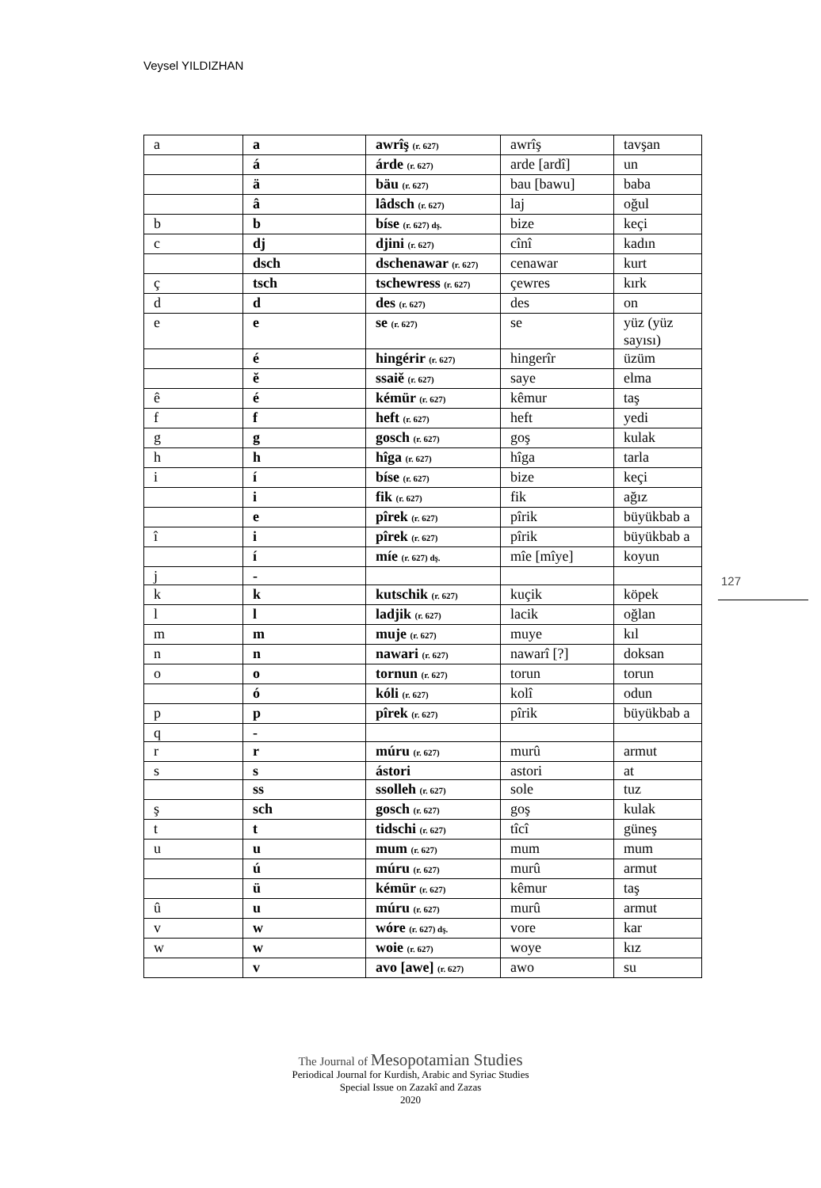Veysel YILDIZHAN
| a | a | awrîş (r. 627) | awrîş | tavşan |
| | á | árde (r. 627) | arde [ardî] | un |
| | ä | bäu (r. 627) | bau [bawu] | baba |
| | â | lâdsch (r. 627) | laj | oğul |
| b | b | bíse (r. 627) dş. | bize | keçi |
| c | dj | djini (r. 627) | cînî | kadın |
| | dsch | dschenawar (r. 627) | cenawar | kurt |
| ç | tsch | tschewress (r. 627) | çewres | kırk |
| d | d | des (r. 627) | des | on |
| e | e | se (r. 627) | se | yüz (yüz sayısı) |
| | é | hingérir (r. 627) | hingerîr | üzüm |
| | ĕ | ssaiĕ (r. 627) | saye | elma |
| ê | é | kémür (r. 627) | kêmur | taş |
| f | f | heft (r. 627) | heft | yedi |
| g | g | gosch (r. 627) | goş | kulak |
| h | h | hîga (r. 627) | hîga | tarla |
| i | í | bíse (r. 627) | bize | keçi |
| | i | fik (r. 627) | fik | ağız |
| | e | pîrek (r. 627) | pîrik | büyükbab a |
| î | i | pîrek (r. 627) | pîrik | büyükbab a |
| | í | míe (r. 627) dş. | mîe [mîye] | koyun |
| j | - | | | |
| k | k | kutschik (r. 627) | kuçik | köpek |
| l | l | ladjik (r. 627) | lacik | oğlan |
| m | m | muje (r. 627) | muye | kıl |
| n | n | nawari (r. 627) | nawarî [?] | doksan |
| o | o | tornun (r. 627) | torun | torun |
| | ó | kóli (r. 627) | kolî | odun |
| p | p | pîrek (r. 627) | pîrik | büyükbab a |
| q | - | | | |
| r | r | múru (r. 627) | murû | armut |
| s | s | ástori | astori | at |
| | ss | ssolleh (r. 627) | sole | tuz |
| ş | sch | gosch (r. 627) | goş | kulak |
| t | t | tidschi (r. 627) | tîcî | güneş |
| u | u | mum (r. 627) | mum | mum |
| | ú | múru (r. 627) | murû | armut |
| | ü | kémür (r. 627) | kêmur | taş |
| û | u | múru (r. 627) | murû | armut |
| v | w | wóre (r. 627) dş. | vore | kar |
| w | w | woie (r. 627) | woye | kız |
| | v | avo [awe] (r. 627) | awo | su |
127
The Journal of Mesopotamian Studies
Periodical Journal for Kurdish, Arabic and Syriac Studies
Special Issue on Zazakî and Zazas
2020